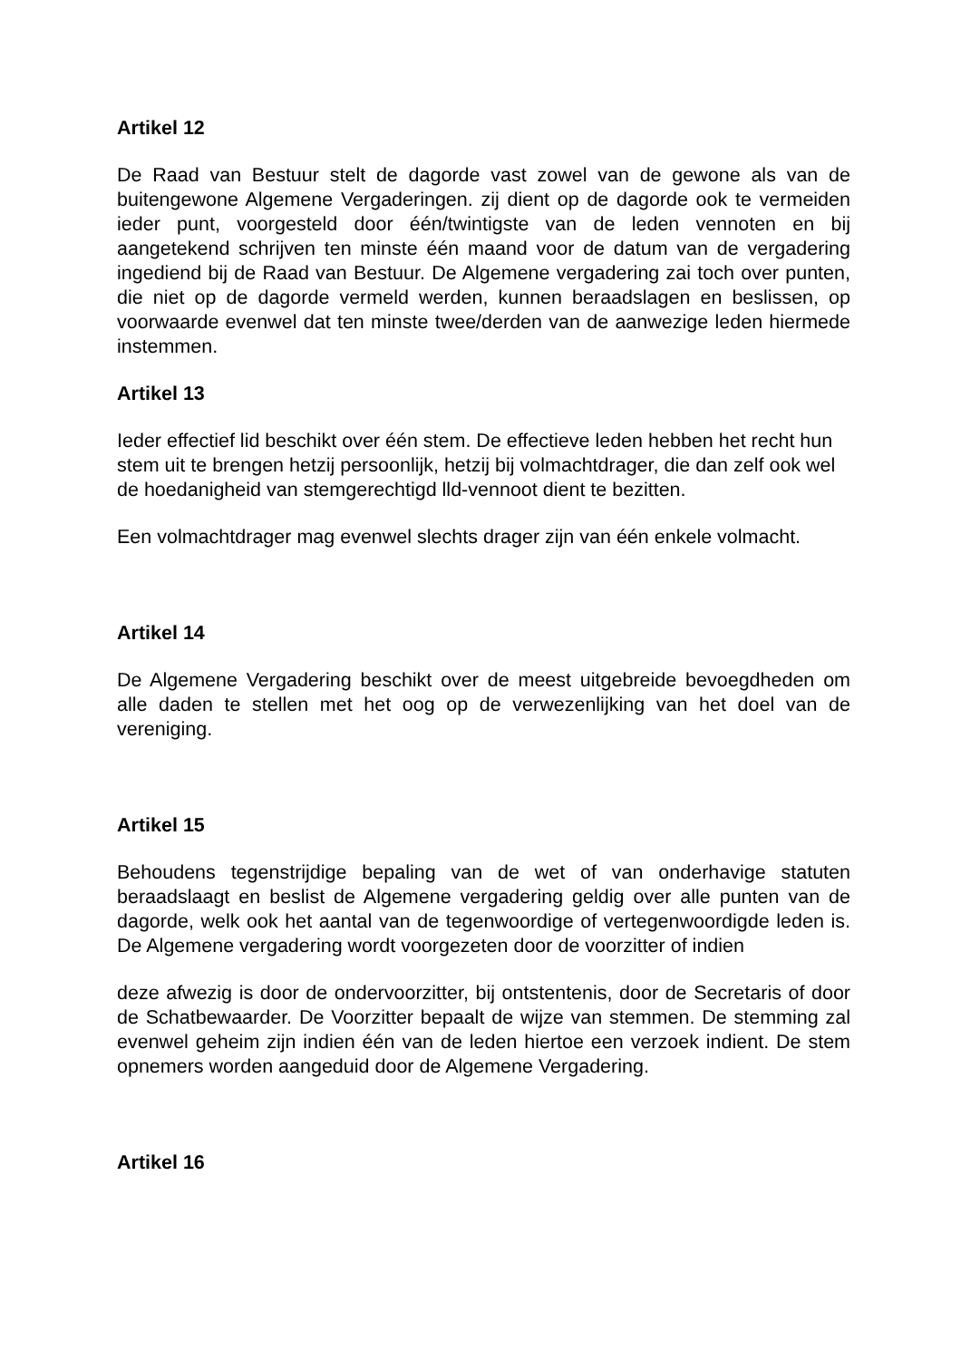Artikel 12
De Raad van Bestuur stelt de dagorde vast zowel van de gewone als van de buitengewone Algemene Vergaderingen. zij dient op de dagorde ook te vermeiden ieder punt, voorgesteld door één/twintigste van de leden vennoten en bij aangetekend schrijven ten minste één maand voor de datum van de vergadering ingediend bij de Raad van Bestuur. De Algemene vergadering zai toch over punten, die niet op de dagorde vermeld werden, kunnen beraadslagen en beslissen, op voorwaarde evenwel dat ten minste twee/derden van de aanwezige leden hiermede instemmen.
Artikel 13
Ieder effectief lid beschikt over één stem. De effectieve leden hebben het recht hun stem uit te brengen hetzij persoonlijk, hetzij bij volmachtdrager, die dan zelf ook wel de hoedanigheid van stemgerechtigd lld-vennoot dient te bezitten.
Een volmachtdrager mag evenwel slechts drager zijn van één enkele volmacht.
Artikel 14
De Algemene Vergadering beschikt over de meest uitgebreide bevoegdheden om alle daden te stellen met het oog op de verwezenlijking van het doel van de vereniging.
Artikel 15
Behoudens tegenstrijdige bepaling van de wet of van onderhavige statuten beraadslaagt en beslist de Algemene vergadering geldig over alle punten van de dagorde, welk ook het aantal van de tegenwoordige of vertegenwoordigde leden is. De Algemene vergadering wordt voorgezeten door de voorzitter of indien
deze afwezig is door de ondervoorzitter, bij ontstentenis, door de Secretaris of door de Schatbewaarder. De Voorzitter bepaalt de wijze van stemmen. De stemming zal evenwel geheim zijn indien één van de leden hiertoe een verzoek indient. De stem opnemers worden aangeduid door de Algemene Vergadering.
Artikel 16